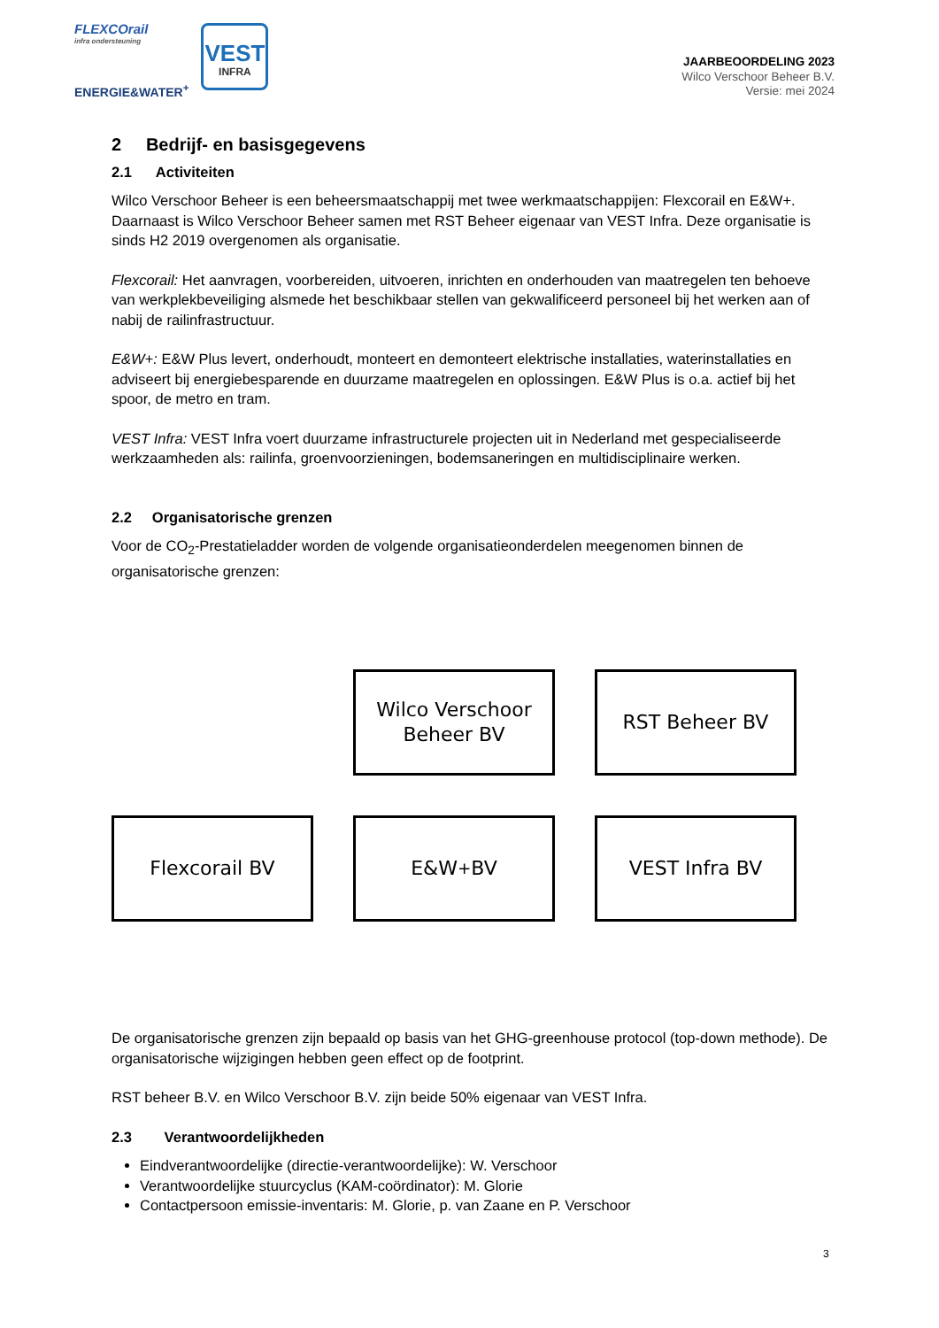FLEXCOrail
infra ondersteuning
ENERGIE&WATER<sup>+</sup>
VEST
INFRA
JAARBEOORDELING 2023
Wilco Verschoor Beheer B.V.
Versie: mei 2024
2 Bedrijf- en basisgegevens
2.1 Activiteiten
Wilco Verschoor Beheer is een beheersmaatschappij met twee werkmaatschappijen: Flexcorail en E&W+. Daarnaast is Wilco Verschoor Beheer samen met RST Beheer eigenaar van VEST Infra. Deze organisatie is sinds H2 2019 overgenomen als organisatie.
Flexcorail: Het aanvragen, voorbereiden, uitvoeren, inrichten en onderhouden van maatregelen ten behoeve van werkplekbeveiliging alsmede het beschikbaar stellen van gekwalificeerd personeel bij het werken aan of nabij de railinfrastructuur.
E&W+: E&W Plus levert, onderhoudt, monteert en demonteert elektrische installaties, waterinstallaties en adviseert bij energiebesparende en duurzame maatregelen en oplossingen. E&W Plus is o.a. actief bij het spoor, de metro en tram.
VEST Infra: VEST Infra voert duurzame infrastructurele projecten uit in Nederland met gespecialiseerde werkzaamheden als: railinfa, groenvoorzieningen, bodemsaneringen en multidisciplinaire werken.
2.2 Organisatorische grenzen
Voor de CO<sub>2</sub>-Prestatieladder worden de volgende organisatieonderdelen meegenomen binnen de organisatorische grenzen:
Wilco Verschoor
Beheer BV
RST Beheer BV
Flexcorail BV
E&W<sup>+</sup> BV
VEST Infra BV
De organisatorische grenzen zijn bepaald op basis van het GHG-greenhouse protocol (top-down methode). De organisatorische wijzigingen hebben geen effect op de footprint.
RST beheer B.V. en Wilco Verschoor B.V. zijn beide 50% eigenaar van VEST Infra.
2.3 Verantwoordelijkheden
Eindverantwoordelijke (directie-verantwoordelijke): W. Verschoor
Verantwoordelijke stuurcyclus (KAM-coördinator): M. Glorie
Contactpersoon emissie-inventaris: M. Glorie, p. van Zaane en P. Verschoor
3